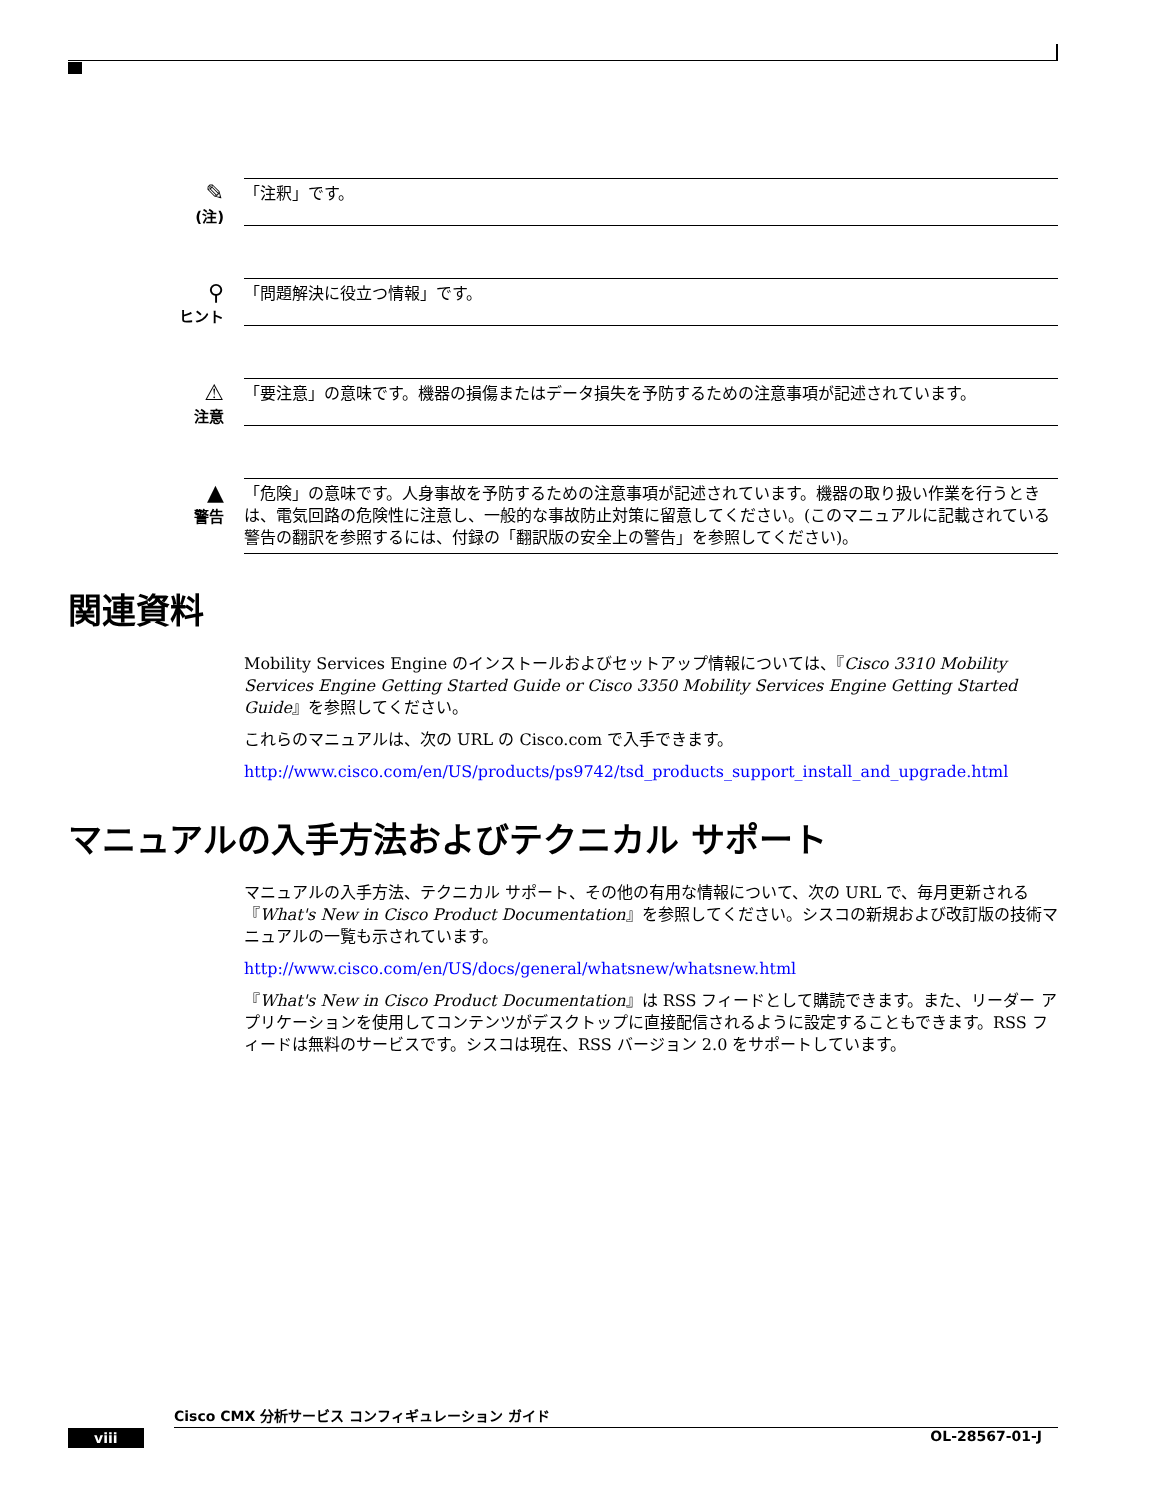✎
(注)
「注釈」です。
⚲
ヒント
「問題解決に役立つ情報」です。
⚠
注意
「要注意」の意味です。機器の損傷またはデータ損失を予防するための注意事項が記述されています。
▲
警告
「危険」の意味です。人身事故を予防するための注意事項が記述されています。機器の取り扱い作業を行うときは、電気回路の危険性に注意し、一般的な事故防止対策に留意してください。(このマニュアルに記載されている警告の翻訳を参照するには、付録の「翻訳版の安全上の警告」を参照してください)。
関連資料
Mobility Services Engine のインストールおよびセットアップ情報については、『Cisco 3310 Mobility Services Engine Getting Started Guide or Cisco 3350 Mobility Services Engine Getting Started Guide』を参照してください。
これらのマニュアルは、次の URL の Cisco.com で入手できます。
http://www.cisco.com/en/US/products/ps9742/tsd_products_support_install_and_upgrade.html
マニュアルの入手方法およびテクニカル サポート
マニュアルの入手方法、テクニカル サポート、その他の有用な情報について、次の URL で、毎月更新される『What's New in Cisco Product Documentation』を参照してください。シスコの新規および改訂版の技術マニュアルの一覧も示されています。
http://www.cisco.com/en/US/docs/general/whatsnew/whatsnew.html
『What's New in Cisco Product Documentation』は RSS フィードとして購読できます。また、リーダー アプリケーションを使用してコンテンツがデスクトップに直接配信されるように設定することもできます。RSS フィードは無料のサービスです。シスコは現在、RSS バージョン 2.0 をサポートしています。
Cisco CMX 分析サービス コンフィギュレーション ガイド
viii OL-28567-01-J